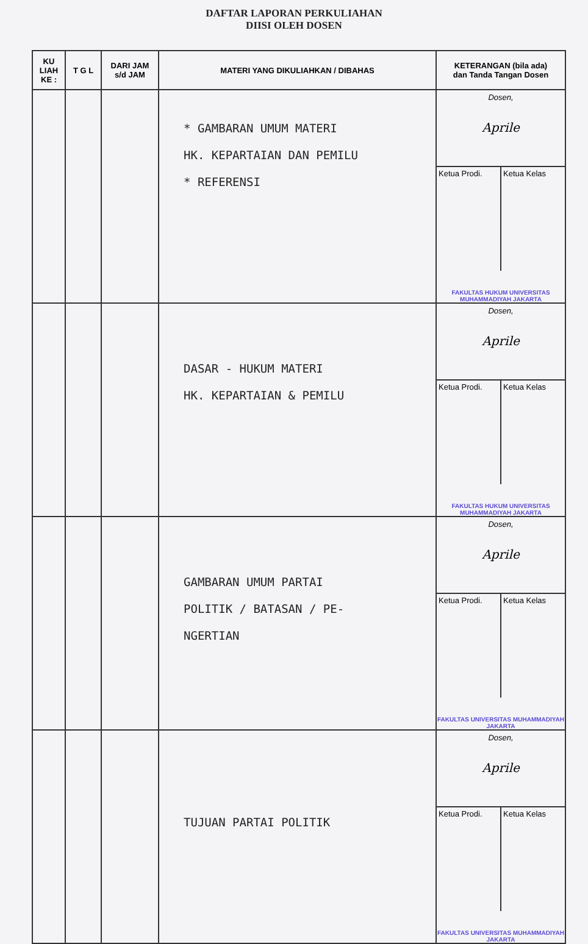DAFTAR LAPORAN PERKULIAHAN
DIISI OLEH DOSEN
| KU LIAH KE : | T G L | DARI JAM s/d JAM | MATERI YANG DIKULIAHKAN / DIBAHAS | KETERANGAN (bila ada) dan Tanda Tangan Dosen |
| --- | --- | --- | --- | --- |
| | | | * GAMBARAN UMUM MATERI HK. KEPARTAIAN DAN PEMILU * REFERENSI | Dosen, Aprile Ketua Prodi. Ketua Kelas FAKULTAS HUKUM UNIVERSITAS MUHAMMADIYAH JAKARTA |
| | | | DASAR - HUKUM MATERI HK. KEPARTAIAN & PEMILU | Dosen, Aprile Ketua Prodi. Ketua Kelas FAKULTAS HUKUM UNIVERSITAS MUHAMMADIYAH JAKARTA |
| | | | GAMBARAN UMUM PARTAI POLITIK / BATASAN / PE- NGERTIAN | Dosen, Aprile Ketua Prodi. Ketua Kelas FAKULTAS UNIVERSITAS MUHAMMADIYAH JAKARTA |
| | | | TUJUAN PARTAI POLITIK | Dosen, Aprile Ketua Prodi. Ketua Kelas FAKULTAS UNIVERSITAS MUHAMMADIYAH JAKARTA |